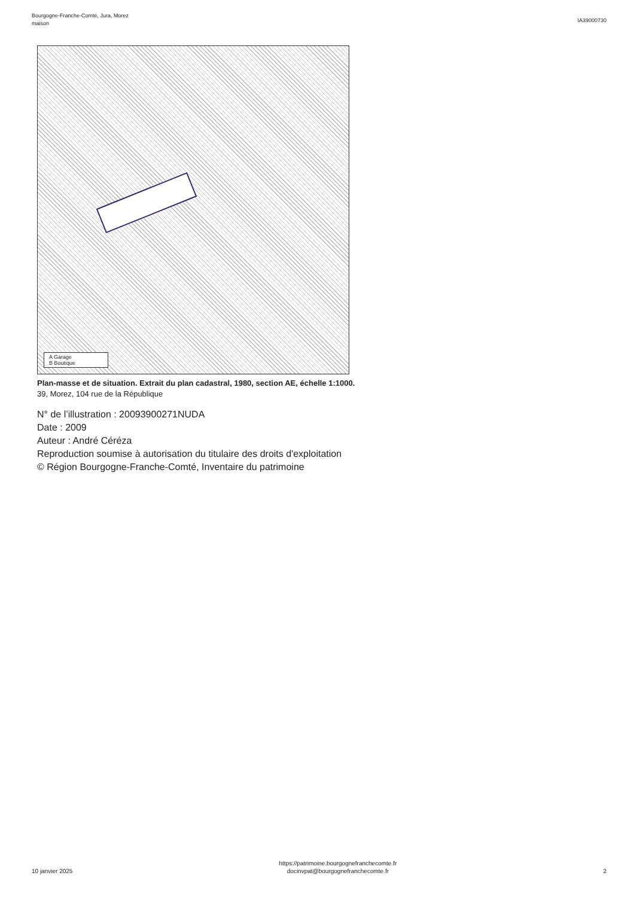Bourgogne-Franche-Comté, Jura, Morez
maison
IA39000730
A Garage
B Boutique
Plan-masse et de situation. Extrait du plan cadastral, 1980, section AE, échelle 1:1000.
39, Morez, 104 rue de la République
N° de l’illustration : 20093900271NUDA
Date : 2009
Auteur : André Céréza
Reproduction soumise à autorisation du titulaire des droits d'exploitation
© Région Bourgogne-Franche-Comté, Inventaire du patrimoine
10 janvier 2025
https://patrimoine.bourgognefranchecomte.fr
docinvpat@bourgognefranchecomte.fr
2